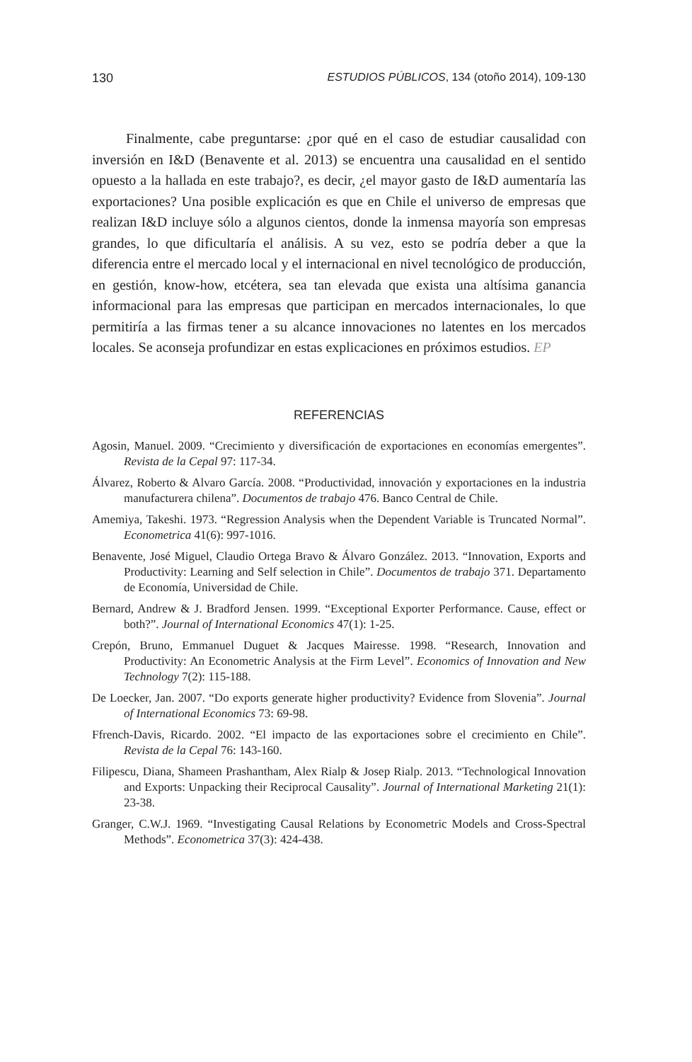130 ESTUDIOS PÚBLICOS, 134 (otoño 2014), 109-130
Finalmente, cabe preguntarse: ¿por qué en el caso de estudiar causalidad con inversión en I&D (Benavente et al. 2013) se encuentra una causalidad en el sentido opuesto a la hallada en este trabajo?, es decir, ¿el mayor gasto de I&D aumentaría las exportaciones? Una posible explicación es que en Chile el universo de empresas que realizan I&D incluye sólo a algunos cientos, donde la inmensa mayoría son empresas grandes, lo que dificultaría el análisis. A su vez, esto se podría deber a que la diferencia entre el mercado local y el internacional en nivel tecnológico de producción, en gestión, know-how, etcétera, sea tan elevada que exista una altísima ganancia informacional para las empresas que participan en mercados internacionales, lo que permitiría a las firmas tener a su alcance innovaciones no latentes en los mercados locales. Se aconseja profundizar en estas explicaciones en próximos estudios. EP
REFERENCIAS
Agosin, Manuel. 2009. “Crecimiento y diversificación de exportaciones en economías emergentes”. Revista de la Cepal 97: 117-34.
Álvarez, Roberto & Alvaro García. 2008. “Productividad, innovación y exportaciones en la industria manufacturera chilena”. Documentos de trabajo 476. Banco Central de Chile.
Amemiya, Takeshi. 1973. “Regression Analysis when the Dependent Variable is Truncated Normal”. Econometrica 41(6): 997-1016.
Benavente, José Miguel, Claudio Ortega Bravo & Álvaro González. 2013. “Innovation, Exports and Productivity: Learning and Self selection in Chile”. Documentos de trabajo 371. Departamento de Economía, Universidad de Chile.
Bernard, Andrew & J. Bradford Jensen. 1999. “Exceptional Exporter Performance. Cause, effect or both?”. Journal of International Economics 47(1): 1-25.
Crepón, Bruno, Emmanuel Duguet & Jacques Mairesse. 1998. “Research, Innovation and Productivity: An Econometric Analysis at the Firm Level”. Economics of Innovation and New Technology 7(2): 115-188.
De Loecker, Jan. 2007. “Do exports generate higher productivity? Evidence from Slovenia”. Journal of International Economics 73: 69-98.
Ffrench-Davis, Ricardo. 2002. “El impacto de las exportaciones sobre el crecimiento en Chile”. Revista de la Cepal 76: 143-160.
Filipescu, Diana, Shameen Prashantham, Alex Rialp & Josep Rialp. 2013. “Technological Innovation and Exports: Unpacking their Reciprocal Causality”. Journal of International Marketing 21(1): 23-38.
Granger, C.W.J. 1969. “Investigating Causal Relations by Econometric Models and Cross-Spectral Methods”. Econometrica 37(3): 424-438.